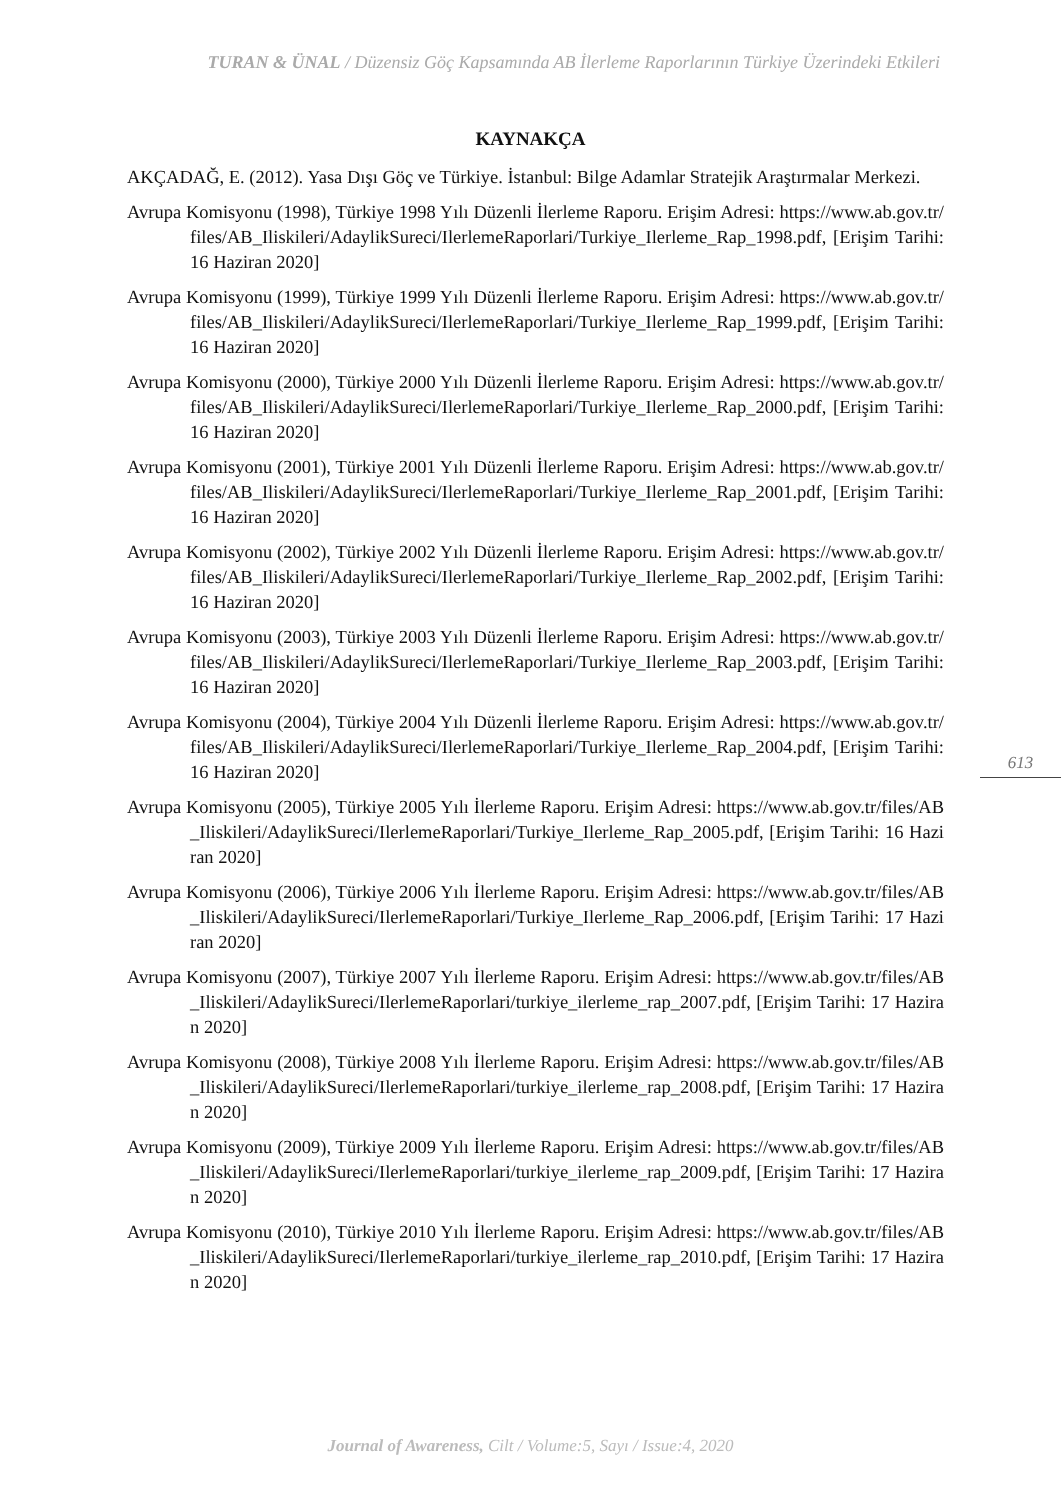TURAN & ÜNAL / Düzensiz Göç Kapsamında AB İlerleme Raporlarının Türkiye Üzerindeki Etkileri
KAYNAKÇA
AKÇADAĞ, E. (2012). Yasa Dışı Göç ve Türkiye. İstanbul: Bilge Adamlar Stratejik Araştırmalar Merkezi.
Avrupa Komisyonu (1998), Türkiye 1998 Yılı Düzenli İlerleme Raporu. Erişim Adresi: https://www.ab.gov.tr/files/AB_Iliskileri/AdaylikSureci/IlerlemeRaporlari/Turkiye_Ilerleme_Rap_1998.pdf, [Erişim Tarihi: 16 Haziran 2020]
Avrupa Komisyonu (1999), Türkiye 1999 Yılı Düzenli İlerleme Raporu. Erişim Adresi: https://www.ab.gov.tr/files/AB_Iliskileri/AdaylikSureci/IlerlemeRaporlari/Turkiye_Ilerleme_Rap_1999.pdf, [Erişim Tarihi: 16 Haziran 2020]
Avrupa Komisyonu (2000), Türkiye 2000 Yılı Düzenli İlerleme Raporu. Erişim Adresi: https://www.ab.gov.tr/files/AB_Iliskileri/AdaylikSureci/IlerlemeRaporlari/Turkiye_Ilerleme_Rap_2000.pdf, [Erişim Tarihi: 16 Haziran 2020]
Avrupa Komisyonu (2001), Türkiye 2001 Yılı Düzenli İlerleme Raporu. Erişim Adresi: https://www.ab.gov.tr/files/AB_Iliskileri/AdaylikSureci/IlerlemeRaporlari/Turkiye_Ilerleme_Rap_2001.pdf, [Erişim Tarihi: 16 Haziran 2020]
Avrupa Komisyonu (2002), Türkiye 2002 Yılı Düzenli İlerleme Raporu. Erişim Adresi: https://www.ab.gov.tr/files/AB_Iliskileri/AdaylikSureci/IlerlemeRaporlari/Turkiye_Ilerleme_Rap_2002.pdf, [Erişim Tarihi: 16 Haziran 2020]
Avrupa Komisyonu (2003), Türkiye 2003 Yılı Düzenli İlerleme Raporu. Erişim Adresi: https://www.ab.gov.tr/files/AB_Iliskileri/AdaylikSureci/IlerlemeRaporlari/Turkiye_Ilerleme_Rap_2003.pdf, [Erişim Tarihi: 16 Haziran 2020]
Avrupa Komisyonu (2004), Türkiye 2004 Yılı Düzenli İlerleme Raporu. Erişim Adresi: https://www.ab.gov.tr/files/AB_Iliskileri/AdaylikSureci/IlerlemeRaporlari/Turkiye_Ilerleme_Rap_2004.pdf, [Erişim Tarihi: 16 Haziran 2020]
Avrupa Komisyonu (2005), Türkiye 2005 Yılı İlerleme Raporu. Erişim Adresi: https://www.ab.gov.tr/files/AB_Iliskileri/AdaylikSureci/IlerlemeRaporlari/Turkiye_Ilerleme_Rap_2005.pdf, [Erişim Tarihi: 16 Haziran 2020]
Avrupa Komisyonu (2006), Türkiye 2006 Yılı İlerleme Raporu. Erişim Adresi: https://www.ab.gov.tr/files/AB_Iliskileri/AdaylikSureci/IlerlemeRaporlari/Turkiye_Ilerleme_Rap_2006.pdf, [Erişim Tarihi: 17 Haziran 2020]
Avrupa Komisyonu (2007), Türkiye 2007 Yılı İlerleme Raporu. Erişim Adresi: https://www.ab.gov.tr/files/AB_Iliskileri/AdaylikSureci/IlerlemeRaporlari/turkiye_ilerleme_rap_2007.pdf, [Erişim Tarihi: 17 Haziran 2020]
Avrupa Komisyonu (2008), Türkiye 2008 Yılı İlerleme Raporu. Erişim Adresi: https://www.ab.gov.tr/files/AB_Iliskileri/AdaylikSureci/IlerlemeRaporlari/turkiye_ilerleme_rap_2008.pdf, [Erişim Tarihi: 17 Haziran 2020]
Avrupa Komisyonu (2009), Türkiye 2009 Yılı İlerleme Raporu. Erişim Adresi: https://www.ab.gov.tr/files/AB_Iliskileri/AdaylikSureci/IlerlemeRaporlari/turkiye_ilerleme_rap_2009.pdf, [Erişim Tarihi: 17 Haziran 2020]
Avrupa Komisyonu (2010), Türkiye 2010 Yılı İlerleme Raporu. Erişim Adresi: https://www.ab.gov.tr/files/AB_Iliskileri/AdaylikSureci/IlerlemeRaporlari/turkiye_ilerleme_rap_2010.pdf, [Erişim Tarihi: 17 Haziran 2020]
613
Journal of Awareness, Cilt / Volume:5, Sayı / Issue:4, 2020